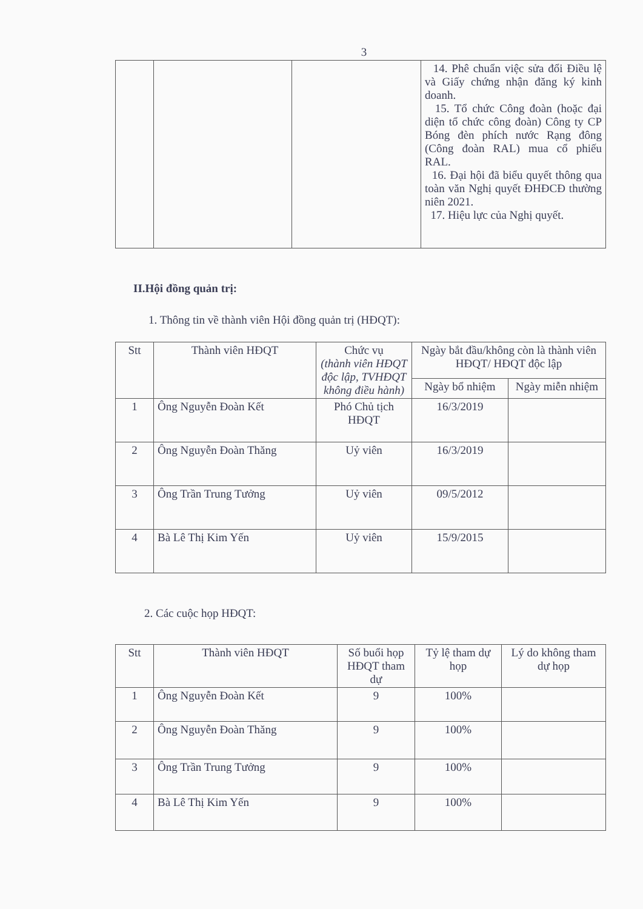3
| | | | 14. Phê chuẩn việc sửa đổi Điều lệ và Giấy chứng nhận đăng ký kinh doanh. 15. Tổ chức Công đoàn (hoặc đại diện tổ chức công đoàn) Công ty CP Bóng đèn phích nước Rạng đông (Công đoàn RAL) mua cổ phiếu RAL. 16. Đại hội đã biểu quyết thông qua toàn văn Nghị quyết ĐHĐCĐ thường niên 2021. 17. Hiệu lực của Nghị quyết. |
II.Hội đồng quản trị:
1. Thông tin về thành viên Hội đồng quản trị (HĐQT):
| Stt | Thành viên HĐQT | Chức vụ (thành viên HĐQT độc lập, TVHĐQT không điều hành) | Ngày bắt đầu/không còn là thành viên HĐQT/ HĐQT độc lập | |
| --- | --- | --- | --- | --- |
| | | | Ngày bổ nhiệm | Ngày miễn nhiệm |
| 1 | Ông Nguyễn Đoàn Kết | Phó Chủ tịch HĐQT | 16/3/2019 | |
| 2 | Ông Nguyễn Đoàn Thăng | Uỷ viên | 16/3/2019 | |
| 3 | Ông Trần Trung Tưởng | Uỷ viên | 09/5/2012 | |
| 4 | Bà Lê Thị Kim Yến | Uỷ viên | 15/9/2015 | |
2. Các cuộc họp HĐQT:
| Stt | Thành viên HĐQT | Số buổi họp HĐQT tham dự | Tỷ lệ tham dự họp | Lý do không tham dự họp |
| --- | --- | --- | --- | --- |
| 1 | Ông Nguyễn Đoàn Kết | 9 | 100% | |
| 2 | Ông Nguyễn Đoàn Thăng | 9 | 100% | |
| 3 | Ông Trần Trung Tưởng | 9 | 100% | |
| 4 | Bà Lê Thị Kim Yến | 9 | 100% | |